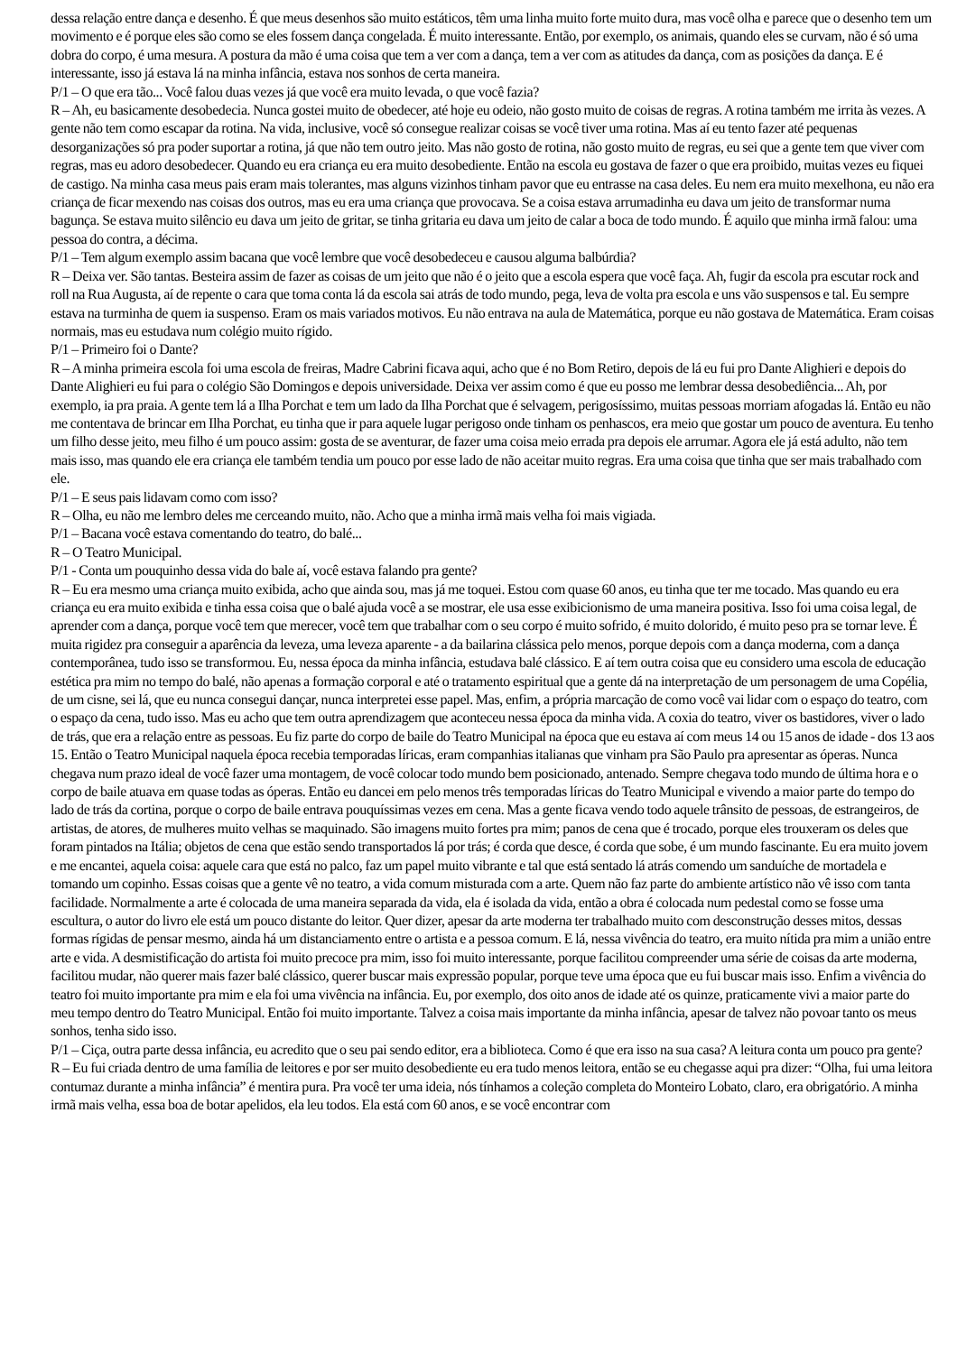dessa relação entre dança e desenho. É que meus desenhos são muito estáticos, têm uma linha muito forte muito dura, mas você olha e parece que o desenho tem um movimento e é porque eles são como se eles fossem dança congelada. É muito interessante. Então, por exemplo, os animais, quando eles se curvam, não é só uma dobra do corpo, é uma mesura. A postura da mão é uma coisa que tem a ver com a dança, tem a ver com as atitudes da dança, com as posições da dança. E é interessante, isso já estava lá na minha infância, estava nos sonhos de certa maneira.
P/1 – O que era tão... Você falou duas vezes já que você era muito levada, o que você fazia?
R – Ah, eu basicamente desobedecia. Nunca gostei muito de obedecer, até hoje eu odeio, não gosto muito de coisas de regras. A rotina também me irrita às vezes. A gente não tem como escapar da rotina. Na vida, inclusive, você só consegue realizar coisas se você tiver uma rotina. Mas aí eu tento fazer até pequenas desorganizações só pra poder suportar a rotina, já que não tem outro jeito. Mas não gosto de rotina, não gosto muito de regras, eu sei que a gente tem que viver com regras, mas eu adoro desobedecer. Quando eu era criança eu era muito desobediente. Então na escola eu gostava de fazer o que era proibido, muitas vezes eu fiquei de castigo. Na minha casa meus pais eram mais tolerantes, mas alguns vizinhos tinham pavor que eu entrasse na casa deles. Eu nem era muito mexelhona, eu não era criança de ficar mexendo nas coisas dos outros, mas eu era uma criança que provocava. Se a coisa estava arrumadinha eu dava um jeito de transformar numa bagunça. Se estava muito silêncio eu dava um jeito de gritar, se tinha gritaria eu dava um jeito de calar a boca de todo mundo. É aquilo que minha irmã falou: uma pessoa do contra, a décima.
P/1 – Tem algum exemplo assim bacana que você lembre que você desobedeceu e causou alguma balbúrdia?
R – Deixa ver. São tantas. Besteira assim de fazer as coisas de um jeito que não é o jeito que a escola espera que você faça. Ah, fugir da escola pra escutar rock and roll na Rua Augusta, aí de repente o cara que toma conta lá da escola sai atrás de todo mundo, pega, leva de volta pra escola e uns vão suspensos e tal. Eu sempre estava na turminha de quem ia suspenso. Eram os mais variados motivos. Eu não entrava na aula de Matemática, porque eu não gostava de Matemática. Eram coisas normais, mas eu estudava num colégio muito rígido.
P/1 – Primeiro foi o Dante?
R – A minha primeira escola foi uma escola de freiras, Madre Cabrini ficava aqui, acho que é no Bom Retiro, depois de lá eu fui pro Dante Alighieri e depois do Dante Alighieri eu fui para o colégio São Domingos e depois universidade. Deixa ver assim como é que eu posso me lembrar dessa desobediência... Ah, por exemplo, ia pra praia. A gente tem lá a Ilha Porchat e tem um lado da Ilha Porchat que é selvagem, perigosíssimo, muitas pessoas morriam afogadas lá. Então eu não me contentava de brincar em Ilha Porchat, eu tinha que ir para aquele lugar perigoso onde tinham os penhascos, era meio que gostar um pouco de aventura. Eu tenho um filho desse jeito, meu filho é um pouco assim: gosta de se aventurar, de fazer uma coisa meio errada pra depois ele arrumar. Agora ele já está adulto, não tem mais isso, mas quando ele era criança ele também tendia um pouco por esse lado de não aceitar muito regras. Era uma coisa que tinha que ser mais trabalhado com ele.
P/1 – E seus pais lidavam como com isso?
R – Olha, eu não me lembro deles me cerceando muito, não. Acho que a minha irmã mais velha foi mais vigiada.
P/1 – Bacana você estava comentando do teatro, do balé...
R – O Teatro Municipal.
P/1 - Conta um pouquinho dessa vida do bale aí, você estava falando pra gente?
R – Eu era mesmo uma criança muito exibida, acho que ainda sou, mas já me toquei. Estou com quase 60 anos, eu tinha que ter me tocado. Mas quando eu era criança eu era muito exibida e tinha essa coisa que o balé ajuda você a se mostrar, ele usa esse exibicionismo de uma maneira positiva. Isso foi uma coisa legal, de aprender com a dança, porque você tem que merecer, você tem que trabalhar com o seu corpo é muito sofrido, é muito dolorido, é muito peso pra se tornar leve. É muita rigidez pra conseguir a aparência da leveza, uma leveza aparente - a da bailarina clássica pelo menos, porque depois com a dança moderna, com a dança contemporânea, tudo isso se transformou. Eu, nessa época da minha infância, estudava balé clássico. E aí tem outra coisa que eu considero uma escola de educação estética pra mim no tempo do balé, não apenas a formação corporal e até o tratamento espiritual que a gente dá na interpretação de um personagem de uma Copélia, de um cisne, sei lá, que eu nunca consegui dançar, nunca interpretei esse papel. Mas, enfim, a própria marcação de como você vai lidar com o espaço do teatro, com o espaço da cena, tudo isso. Mas eu acho que tem outra aprendizagem que aconteceu nessa época da minha vida. A coxia do teatro, viver os bastidores, viver o lado de trás, que era a relação entre as pessoas. Eu fiz parte do corpo de baile do Teatro Municipal na época que eu estava aí com meus 14 ou 15 anos de idade - dos 13 aos 15. Então o Teatro Municipal naquela época recebia temporadas líricas, eram companhias italianas que vinham pra São Paulo pra apresentar as óperas. Nunca chegava num prazo ideal de você fazer uma montagem, de você colocar todo mundo bem posicionado, antenado. Sempre chegava todo mundo de última hora e o corpo de baile atuava em quase todas as óperas. Então eu dancei em pelo menos três temporadas líricas do Teatro Municipal e vivendo a maior parte do tempo do lado de trás da cortina, porque o corpo de baile entrava pouquíssimas vezes em cena. Mas a gente ficava vendo todo aquele trânsito de pessoas, de estrangeiros, de artistas, de atores, de mulheres muito velhas se maquinado. São imagens muito fortes pra mim; panos de cena que é trocado, porque eles trouxeram os deles que foram pintados na Itália; objetos de cena que estão sendo transportados lá por trás; é corda que desce, é corda que sobe, é um mundo fascinante. Eu era muito jovem e me encantei, aquela coisa: aquele cara que está no palco, faz um papel muito vibrante e tal que está sentado lá atrás comendo um sanduíche de mortadela e tomando um copinho. Essas coisas que a gente vê no teatro, a vida comum misturada com a arte. Quem não faz parte do ambiente artístico não vê isso com tanta facilidade. Normalmente a arte é colocada de uma maneira separada da vida, ela é isolada da vida, então a obra é colocada num pedestal como se fosse uma escultura, o autor do livro ele está um pouco distante do leitor. Quer dizer, apesar da arte moderna ter trabalhado muito com desconstrução desses mitos, dessas formas rígidas de pensar mesmo, ainda há um distanciamento entre o artista e a pessoa comum. E lá, nessa vivência do teatro, era muito nítida pra mim a união entre arte e vida. A desmistificação do artista foi muito precoce pra mim, isso foi muito interessante, porque facilitou compreender uma série de coisas da arte moderna, facilitou mudar, não querer mais fazer balé clássico, querer buscar mais expressão popular, porque teve uma época que eu fui buscar mais isso. Enfim a vivência do teatro foi muito importante pra mim e ela foi uma vivência na infância. Eu, por exemplo, dos oito anos de idade até os quinze, praticamente vivi a maior parte do meu tempo dentro do Teatro Municipal. Então foi muito importante. Talvez a coisa mais importante da minha infância, apesar de talvez não povoar tanto os meus sonhos, tenha sido isso.
P/1 – Ciça, outra parte dessa infância, eu acredito que o seu pai sendo editor, era a biblioteca. Como é que era isso na sua casa? A leitura conta um pouco pra gente?
R – Eu fui criada dentro de uma família de leitores e por ser muito desobediente eu era tudo menos leitora, então se eu chegasse aqui pra dizer: “Olha, fui uma leitora contumaz durante a minha infância” é mentira pura. Pra você ter uma ideia, nós tínhamos a coleção completa do Monteiro Lobato, claro, era obrigatório. A minha irmã mais velha, essa boa de botar apelidos, ela leu todos. Ela está com 60 anos, e se você encontrar com